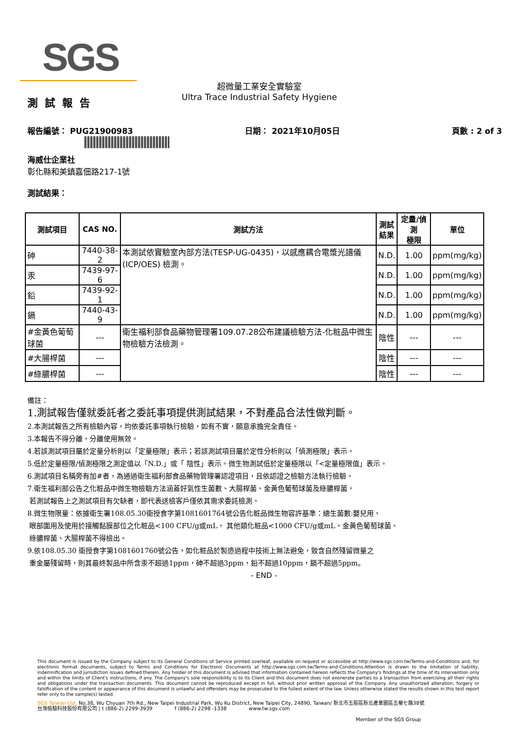SGS
超微量工業安全實驗室
Ultra Trace Industrial Safety Hygiene
測試報告
報告編號： PUG21900983 日期： 2021年10月05日 頁數 : 2 of 3
海威仕企業社
彰化縣和美鎮嘉佃路217-1號
測試結果：
| 測試項目 | CAS NO. | 測試方法 | 測試 結果 | 定量/偵測 極限 | 單位 |
| --- | --- | --- | --- | --- | --- |
| 砷 | 7440-38-2 | 本測試依實驗室內部方法(TESP-UG-0435)，以感應耦合電漿光譜儀(ICP/OES) 檢測。 | N.D. | 1.00 | ppm(mg/kg) |
| 汞 | 7439-97-6 | | N.D. | 1.00 | ppm(mg/kg) |
| 鉛 | 7439-92-1 | | N.D. | 1.00 | ppm(mg/kg) |
| 鎘 | 7440-43-9 | | N.D. | 1.00 | ppm(mg/kg) |
| #金黃色葡萄球菌 | --- | 衛生福利部食品藥物管理署109.07.28公布建議檢驗方法-化粧品中微生物檢驗方法檢測。 | 陰性 | --- | --- |
| #大腸桿菌 | --- | | 陰性 | --- | --- |
| #綠膿桿菌 | --- | | 陰性 | --- | --- |
備註：
1.測試報告僅就委託者之委託事項提供測試結果，不對產品合法性做判斷。
2.本測試報告之所有檢驗內容，均依委託事項執行檢驗，如有不實，願意承擔完全責任。
3.本報告不得分離，分離使用無效。
4.若該測試項目屬於定量分析則以「定量極限」表示；若該測試項目屬於定性分析則以「偵測極限」表示。
5.低於定量極限/偵測極限之測定值以「N.D.」或「 陰性」表示。微生物測試低於定量極限以「<定量極限值」表示。
6.測試項目名稱旁有加#者，為通過衛生福利部食品藥物管理署認證項目，且依認證之檢驗方法執行檢驗。
7.衛生福利部公告之化粧品中微生物檢驗方法涵蓋好氣性生菌數、大腸桿菌、金黃色葡萄球菌及綠膿桿菌，
若測試報告上之測試項目有欠缺者，即代表送檢客戶僅依其需求委託檢測。
8.微生物限量：依據衛生署108.05.30衛授食字第1081601764號公告化粧品微生物容許基準：總生菌數:嬰兒用、
眼部圍用及使用於接觸黏膜部位之化粧品<100 CFU/g或mL， 其他類化粧品<1000 CFU/g或mL。金黃色葡萄球菌、
綠膿桿菌、大腸桿菌不得檢出。
9.依108.05.30 衛授食字第1081601760號公告，如化粧品於製造過程中技術上無法避免，致含自然殘留微量之
重金屬殘留時，則其最終製品中所含汞不超過1ppm，砷不超過3ppm，鉛不超過10ppm，鎘不超過5ppm。
- END -
This document is issued by the Company subject to its General Conditions of Service printed overleaf, available on request or accessible at http://www.sgs.com.tw/Terms-and-Conditions and, for electronic format documents, subject to Terms and Conditions for Electronic Documents at http://www.sgs.com.tw/Terms-and-Conditions.Attention is drawn to the limitation of liability, indemnification and jurisdiction issues defined therein. Any holder of this document is advised that information contained hereon reflects the Company's findings at the time of its intervention only and within the limits of Client's instructions, if any. The Company's sole responsibility is to its Client and this document does not exonerate parties to a transaction from exercising all their rights and obligations under the transaction documents. This document cannot be reproduced except in full, without prior written approval of the Company. Any unauthorized alteration, forgery or falsification of the content or appearance of this document is unlawful and offenders may be prosecuted to the fullest extent of the law. Unless otherwise stated the results shown in this test report refer only to the sample(s) tested.
SGS Taiwan Ltd. No.38, Wu Chyuan 7th Rd., New Taipei Industrial Park, Wu Ku District, New Taipei City, 24890, Taiwan/ 新北市五股區新北產業園區五權七路38號
台灣檢驗科技股份有限公司 | t (886-2) 2299-3939 f (886-2) 2298 -1338 www.tw.sgs.com
Member of the SGS Group